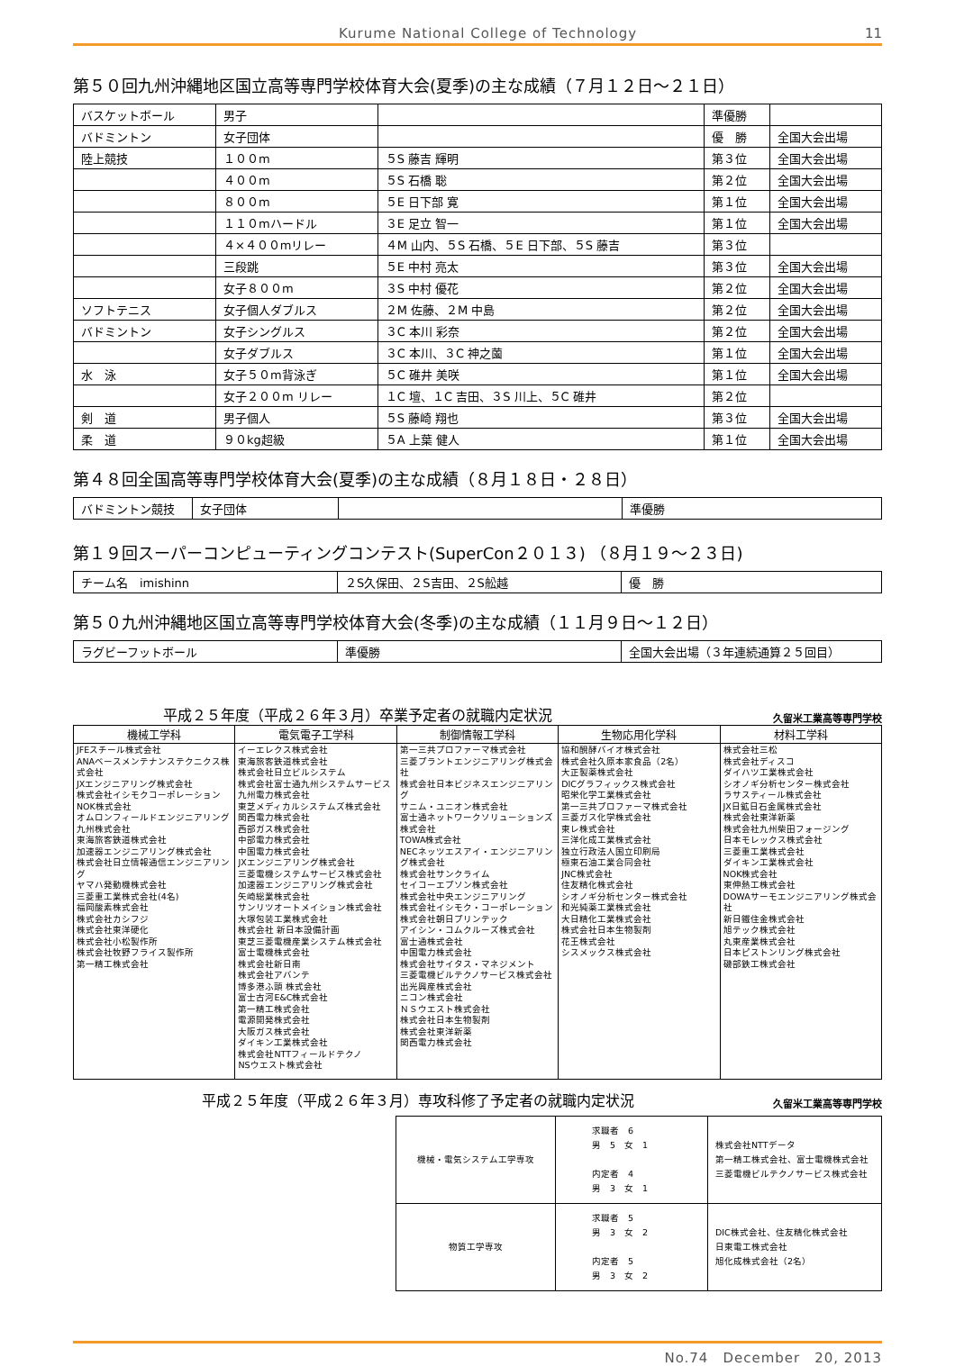Kurume National College of Technology 11
第５０回九州沖縄地区国立高等専門学校体育大会(夏季)の主な成績（７月１２日～２１日）
| バスケットボール | 男子 | | 準優勝 | |
| バドミントン | 女子団体 | | 優 勝 | 全国大会出場 |
| 陸上競技 | １００m | ５S 藤吉 輝明 | 第３位 | 全国大会出場 |
| | ４００m | ５S 石橋 聡 | 第２位 | 全国大会出場 |
| | ８００m | ５E 日下部 寛 | 第１位 | 全国大会出場 |
| | １１０mハードル | ３E 足立 智一 | 第１位 | 全国大会出場 |
| | ４×４００mリレー | ４M 山内、５S 石橋、５E 日下部、５S 藤吉 | 第３位 | |
| | 三段跳 | ５E 中村 亮太 | 第３位 | 全国大会出場 |
| | 女子８００m | ３S 中村 優花 | 第２位 | 全国大会出場 |
| ソフトテニス | 女子個人ダブルス | ２M 佐藤、２M 中島 | 第２位 | 全国大会出場 |
| バドミントン | 女子シングルス | ３C 本川 彩奈 | 第２位 | 全国大会出場 |
| | 女子ダブルス | ３C 本川、３C 神之薗 | 第１位 | 全国大会出場 |
| 水 泳 | 女子５０m背泳ぎ | ５C 碓井 美咲 | 第１位 | 全国大会出場 |
| | 女子２００m リレー | １C 壇、１C 吉田、３S 川上、５C 碓井 | 第２位 | |
| 剣 道 | 男子個人 | ５S 藤崎 翔也 | 第３位 | 全国大会出場 |
| 柔 道 | ９０kg超級 | ５A 上葉 健人 | 第１位 | 全国大会出場 |
第４８回全国高等専門学校体育大会(夏季)の主な成績（８月１８日・２８日）
| バドミントン競技 | 女子団体 | | 準優勝 |
第１９回スーパーコンピューティングコンテスト(SuperCon２０１３) （８月１９～２３日)
| チーム名 imishinn | ２S久保田、２S吉田、２S舩越 | 優 勝 |
第５０九州沖縄地区国立高等専門学校体育大会(冬季)の主な成績（１１月９日～１２日）
| ラグビーフットボール | 準優勝 | 全国大会出場（３年連続通算２５回目） |
平成２５年度（平成２６年３月）卒業予定者の就職内定状況 久留米工業高等専門学校
| 機械工学科 | 電気電子工学科 | 制御情報工学科 | 生物応用化学科 | 材料工学科 |
| --- | --- | --- | --- | --- |
| JFEスチール株式会社 ANAベースメンテナンステクニクス株式会社 JXエンジニアリング株式会社 株式会社イシモクコーポレーション NOK株式会社 オムロンフィールドエンジニアリング九州株式会社 東海旅客鉄道株式会社 加速器エンジニアリング株式会社 株式会社日立情報通信エンジニアリング ヤマハ発動機株式会社 三菱重工業株式会社(4名) 福岡酸素株式会社 株式会社カシフジ 株式会社東洋硬化 株式会社小松製作所 株式会社牧野フライス製作所 第一精工株式会社 | イーエレクス株式会社 東海旅客鉄道株式会社 株式会社日立ビルシステム 株式会社富士通九州システムサービス 九州電力株式会社 東芝メディカルシステムズ株式会社 関西電力株式会社 西部ガス株式会社 中部電力株式会社 中国電力株式会社 JXエンジニアリング株式会社 三菱電機システムサービス株式会社 加速器エンジニアリング株式会社 矢崎総業株式会社 サンリツオートメイション株式会社 大塚包装工業株式会社 株式会社 新日本設備計画 東芝三菱電機産業システム株式会社 富士電機株式会社 株式会社新日南 株式会社アバンテ 博多港ふ頭 株式会社 富士古河E&C株式会社 第一精工株式会社 電源開発株式会社 大阪ガス株式会社 ダイキン工業株式会社 株式会社NTTフィールドテクノ NSウエスト株式会社 | 第一三共プロファーマ株式会社 三菱プラントエンジニアリング株式会社 株式会社日本ビジネスエンジニアリング サニム・ユニオン株式会社 富士通ネットワークソリューションズ株式会社 TOWA株式会社 NECネッツエスアイ・エンジニアリング株式会社 株式会社サンクライム セイコーエプソン株式会社 株式会社中央エンジニアリング 株式会社イシモク・コーポレーション 株式会社朝日プリンテック アイシン・コムクルーズ株式会社 富士通株式会社 中国電力株式会社 株式会社サイタス・マネジメント 三菱電機ビルテクノサービス株式会社 出光興産株式会社 ニコン株式会社 ＮＳウエスト株式会社 株式会社日本生物製剤 株式会社東洋新薬 関西電力株式会社 | 協和醗酵バイオ株式会社 株式会社久原本家食品（2名） 大正製薬株式会社 DICグラフィックス株式会社 昭栄化学工業株式会社 第一三共プロファーマ株式会社 三菱ガス化学株式会社 東レ株式会社 三洋化成工業株式会社 独立行政法人国立印刷局 極東石油工業合同会社 JNC株式会社 住友精化株式会社 シオノギ分析センター株式会社 和光純薬工業株式会社 大日精化工業株式会社 株式会社日本生物製剤 花王株式会社 シスメックス株式会社 | 株式会社三松 株式会社ディスコ ダイハツ工業株式会社 シオノギ分析センター株式会社 ラサスティール株式会社 JX日鉱日石金属株式会社 株式会社東洋新薬 株式会社九州柴田フォージング 日本モレックス株式会社 三菱重工業株式会社 ダイキン工業株式会社 NOK株式会社 東伸熱工株式会社 DOWAサーモエンジニアリング株式会社 新日鐵住金株式会社 旭テック株式会社 丸東産業株式会社 日本ピストンリング株式会社 磯部鉄工株式会社 |
平成２５年度（平成２６年３月）専攻科修了予定者の就職内定状況 久留米工業高等専門学校
| 機械・電気システム工学専攻 | 求職者 6 男 5 女 1 内定者 4 男 3 女 1 | 株式会社NTTデータ 第一精工株式会社、富士電機株式会社 三菱電機ビルテクノサービス株式会社 |
| 物質工学専攻 | 求職者 5 男 3 女 2 内定者 5 男 3 女 2 | DIC株式会社、住友精化株式会社 日東電工株式会社 旭化成株式会社（2名） |
No.74　December　20, 2013